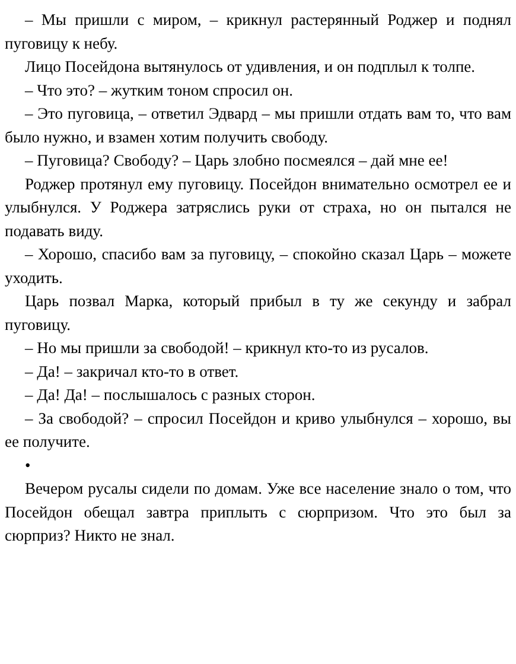– Мы пришли с миром, – крикнул растерянный Роджер и поднял пуговицу к небу.
Лицо Посейдона вытянулось от удивления, и он подплыл к толпе.
– Что это? – жутким тоном спросил он.
– Это пуговица, – ответил Эдвард – мы пришли отдать вам то, что вам было нужно, и взамен хотим получить свободу.
– Пуговица? Свободу? – Царь злобно посмеялся – дай мне ее!
Роджер протянул ему пуговицу. Посейдон внимательно осмотрел ее и улыбнулся. У Роджера затряслись руки от страха, но он пытался не подавать виду.
– Хорошо, спасибо вам за пуговицу, – спокойно сказал Царь – можете уходить.
Царь позвал Марка, который прибыл в ту же секунду и забрал пуговицу.
– Но мы пришли за свободой! – крикнул кто-то из русалов.
– Да! – закричал кто-то в ответ.
– Да! Да! – послышалось с разных сторон.
– За свободой? – спросил Посейдон и криво улыбнулся – хорошо, вы ее получите.
•
Вечером русалы сидели по домам. Уже все население знало о том, что Посейдон обещал завтра приплыть с сюрпризом. Что это был за сюрприз? Никто не знал.